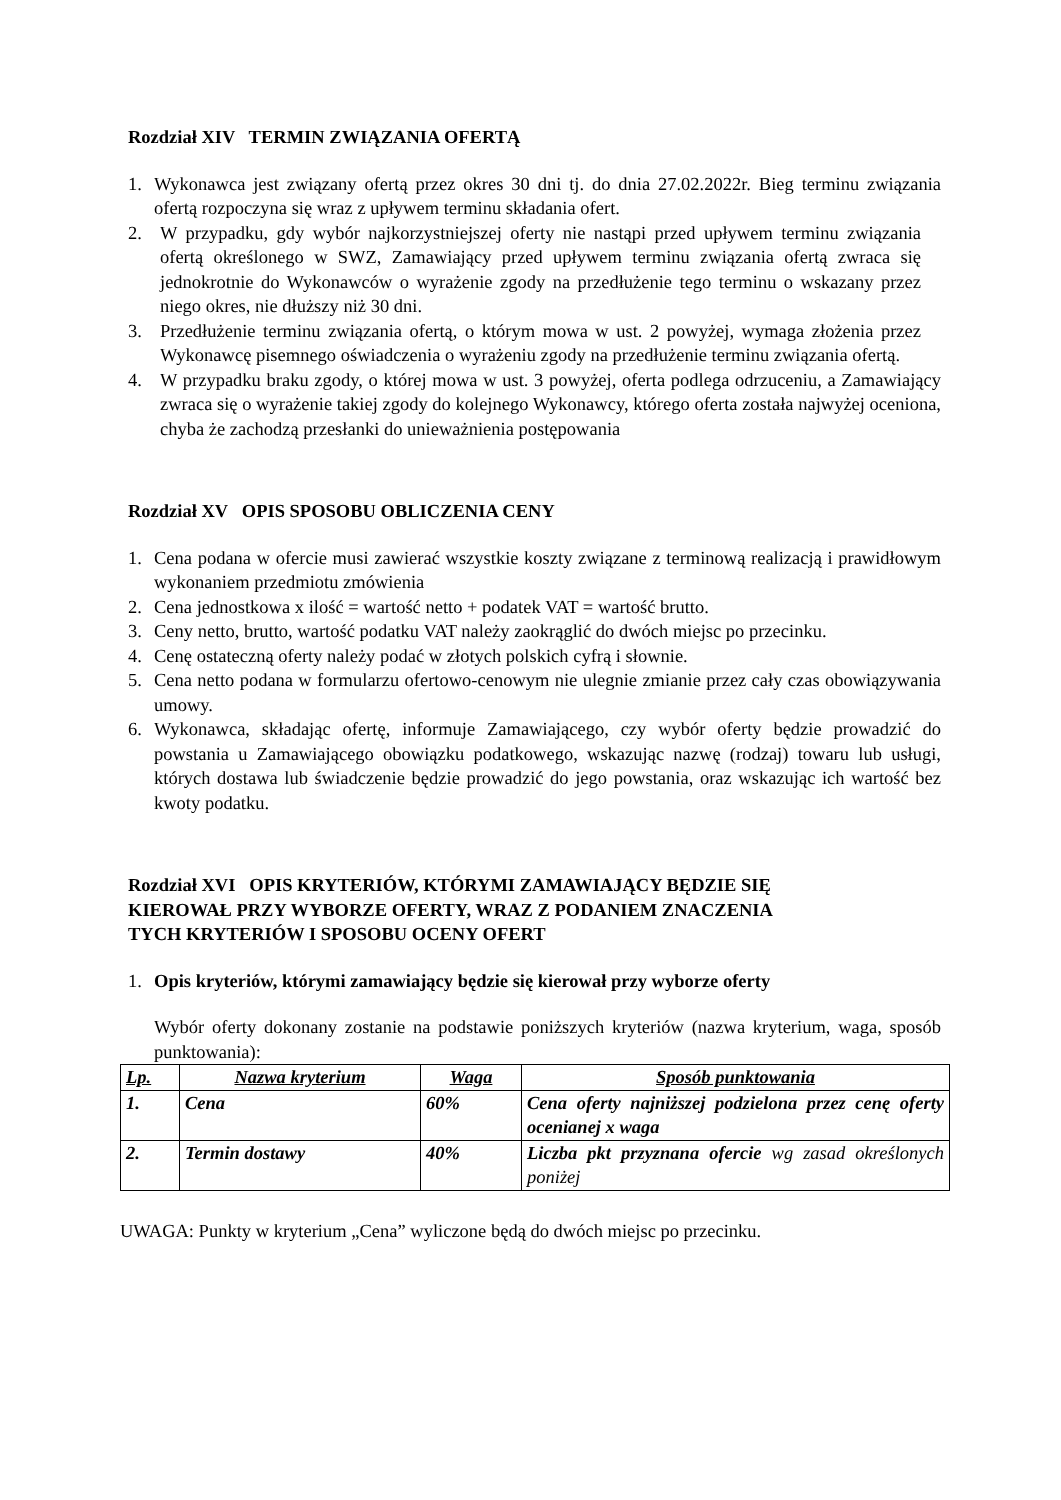Rozdział XIV TERMIN ZWIĄZANIA OFERTĄ
1. Wykonawca jest związany ofertą przez okres 30 dni tj. do dnia 27.02.2022r. Bieg terminu związania ofertą rozpoczyna się wraz z upływem terminu składania ofert.
2. W przypadku, gdy wybór najkorzystniejszej oferty nie nastąpi przed upływem terminu związania ofertą określonego w SWZ, Zamawiający przed upływem terminu związania ofertą zwraca się jednokrotnie do Wykonawców o wyrażenie zgody na przedłużenie tego terminu o wskazany przez niego okres, nie dłuższy niż 30 dni.
3. Przedłużenie terminu związania ofertą, o którym mowa w ust. 2 powyżej, wymaga złożenia przez Wykonawcę pisemnego oświadczenia o wyrażeniu zgody na przedłużenie terminu związania ofertą.
4. W przypadku braku zgody, o której mowa w ust. 3 powyżej, oferta podlega odrzuceniu, a Zamawiający zwraca się o wyrażenie takiej zgody do kolejnego Wykonawcy, którego oferta została najwyżej oceniona, chyba że zachodzą przesłanki do unieważnienia postępowania
Rozdział XV OPIS SPOSOBU OBLICZENIA CENY
1. Cena podana w ofercie musi zawierać wszystkie koszty związane z terminową realizacją i prawidłowym wykonaniem przedmiotu zmówienia
2. Cena jednostkowa x ilość = wartość netto + podatek VAT = wartość brutto.
3. Ceny netto, brutto, wartość podatku VAT należy zaokrąglić do dwóch miejsc po przecinku.
4. Cenę ostateczną oferty należy podać w złotych polskich cyfrą i słownie.
5. Cena netto podana w formularzu ofertowo-cenowym nie ulegnie zmianie przez cały czas obowiązywania umowy.
6. Wykonawca, składając ofertę, informuje Zamawiającego, czy wybór oferty będzie prowadzić do powstania u Zamawiającego obowiązku podatkowego, wskazując nazwę (rodzaj) towaru lub usługi, których dostawa lub świadczenie będzie prowadzić do jego powstania, oraz wskazując ich wartość bez kwoty podatku.
Rozdział XVI OPIS KRYTERIÓW, KTÓRYMI ZAMAWIAJĄCY BĘDZIE SIĘ
KIEROWAŁ PRZY WYBORZE OFERTY, WRAZ Z PODANIEM ZNACZENIA
TYCH KRYTERIÓW I SPOSOBU OCENY OFERT
1. Opis kryteriów, którymi zamawiający będzie się kierował przy wyborze oferty
Wybór oferty dokonany zostanie na podstawie poniższych kryteriów (nazwa kryterium, waga, sposób punktowania):
| Lp. | Nazwa kryterium | Waga | Sposób punktowania |
| --- | --- | --- | --- |
| 1. | Cena | 60% | Cena oferty najniższej podzielona przez cenę oferty ocenianej x waga |
| 2. | Termin dostawy | 40% | Liczba pkt przyznana ofercie wg zasad określonych poniżej |
UWAGA: Punkty w kryterium „Cena” wyliczone będą do dwóch miejsc po przecinku.